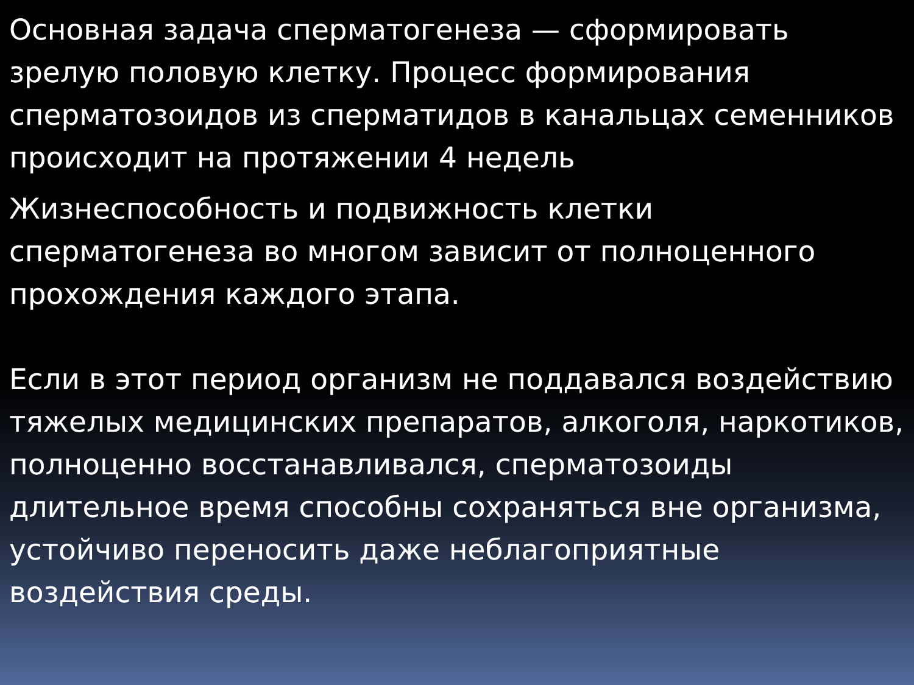Основная задача сперматогенеза — сформировать зрелую половую клетку. Процесс формирования сперматозоидов из сперматидов в канальцах семенников происходит на протяжении 4 недель
Жизнеспособность и подвижность клетки сперматогенеза во многом зависит от полноценного прохождения каждого этапа.
Если в этот период организм не поддавался воздействию тяжелых медицинских препаратов, алкоголя, наркотиков, полноценно восстанавливался, сперматозоиды длительное время способны сохраняться вне организма, устойчиво переносить даже неблагоприятные воздействия среды.